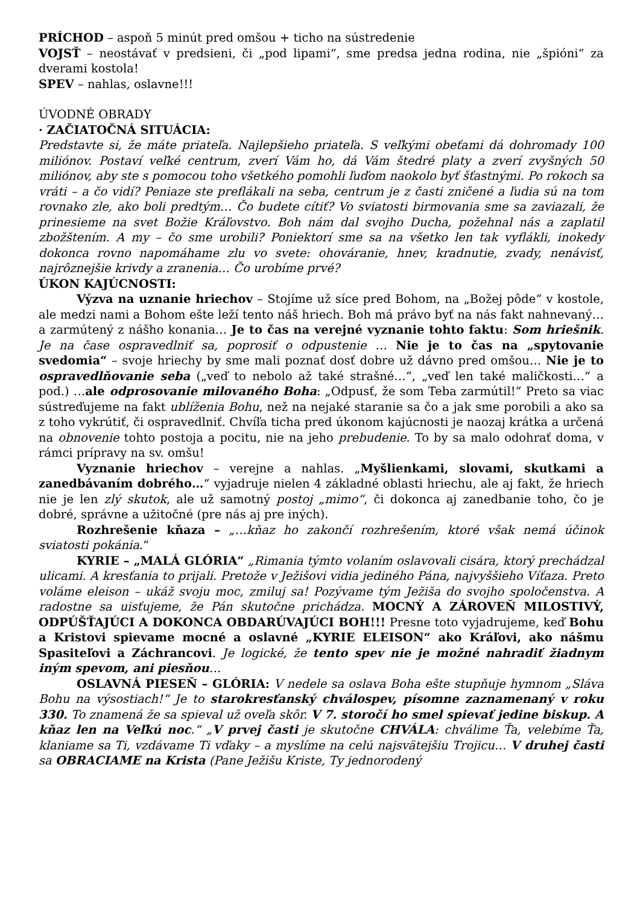PRÍCHOD – aspoň 5 minút pred omšou + ticho na sústredenie
VOJSŤ – neostávať v predsieni, či „pod lipami“, sme predsa jedna rodina, nie „špióni“ za dverami kostola!
SPEV – nahlas, oslavne!!!
ÚVODNÉ OBRADY
· ZAČIATOČNÁ SITUÁCIA:
Predstavte si, že máte priateľa. Najlepšieho priateľa. S veľkými obeťami dá dohromady 100 miliónov. Postaví veľké centrum, zverí Vám ho, dá Vám štedré platy a zverí zvyšných 50 miliónov, aby ste s pomocou toho všetkého pomohli ľuďom naokolo byť šťastnými. Po rokoch sa vráti – a čo vidí? Peniaze ste preflákali na seba, centrum je z časti zničené a ľudia sú na tom rovnako zle, ako boli predtým… Čo budete cítiť? Vo sviatosti birmovania sme sa zaviazali, že prinesieme na svet Božie Kráľovstvo. Boh nám dal svojho Ducha, požehnal nás a zaplatil zbožštením. A my – čo sme urobili? Poniektorí sme sa na všetko len tak vyflákli, inokedy dokonca rovno napomáhame zlu vo svete: ohováranie, hnev, kradnutie, zvady, nenávisť, najrôznejšie krivdy a zranenia… Čo urobíme prvé?
ÚKON KAJÚCNOSTI:
Výzva na uznanie hriechov – Stojíme už síce pred Bohom, na „Božej pôde“ v kostole, ale medzi nami a Bohom ešte leží tento náš hriech. Boh má právo byť na nás fakt nahnevaný… a zarmútený z nášho konania… Je to čas na verejné vyznanie tohto faktu: Som hriešnik. Je na čase ospravedlniť sa, poprosiť o odpustenie … Nie je to čas na „spytovanie svedomia“ – svoje hriechy by sme mali poznať dosť dobre už dávno pred omšou… Nie je to ospravedlňovanie seba („veď to nebolo až také strašné…“, „veď len také maličkosti…“ a pod.) …ale odprosovanie milovaného Boha: „Odpusť, že som Teba zarmútil!“ Preto sa viac sústreďujeme na fakt ublíženia Bohu, než na nejaké staranie sa čo a jak sme porobili a ako sa z toho vykrútiť, či ospravedlniť. Chvíľa ticha pred úkonom kajúcnosti je naozaj krátka a určená na obnovenie tohto postoja a pocitu, nie na jeho prebudenie. To by sa malo odohrať doma, v rámci prípravy na sv. omšu!
Vyznanie hriechov – verejne a nahlas. „Myšlienkami, slovami, skutkami a zanedbávaním dobrého…“ vyjadruje nielen 4 základné oblasti hriechu, ale aj fakt, že hriech nie je len zlý skutok, ale už samotný postoj „mimo“, či dokonca aj zanedbanie toho, čo je dobré, správne a užitočné (pre nás aj pre iných).
Rozhrešenie kňaza – „…kňaz ho zakončí rozhrešením, ktoré však nemá účinok sviatosti pokánia.“
KYRIE – „MALÁ GLÓRIA“ „Rimania týmto volaním oslavovali cisára, ktorý prechádzal ulicami. A kresťania to prijali. Pretože v Ježišovi vidia jediného Pána, najvyššieho Víťaza. Preto voláme eleison – ukáž svoju moc, zmiluj sa! Pozývame tým Ježiša do svojho spoločenstva. A radostne sa uisťujeme, že Pán skutočne prichádza. MOCNÝ A ZÁROVEŇ MILOSTIVÝ, ODPÚŠŤAJÚCI A DOKONCA OBDARÚVAJÚCI BOH!!! Presne toto vyjadrujeme, keď Bohu a Kristovi spievame mocné a oslavné „KYRIE ELEISON“ ako Kráľovi, ako nášmu Spasiteľovi a Záchrancovi. Je logické, že tento spev nie je možné nahradiť žiadnym iným spevom, ani piesňou…
OSLAVNÁ PIESEŇ – GLÓRIA: V nedele sa oslava Boha ešte stupňuje hymnom „Sláva Bohu na výsostiach!“ Je to starokresťanský chválospev, písomne zaznamenaný v roku 330. To znamená že sa spieval už oveľa skôr. V 7. storočí ho smel spievať jedine biskup. A kňaz len na Veľkú noc.“ „V prvej časti je skutočne CHVÁLA: chválime Ťa, velebíme Ťa, klaniame sa Ti, vzdávame Ti vďaky – a myslíme na celú najsvätejšiu Trojicu… V druhej časti sa OBRACIAME na Krista (Pane Ježišu Kriste, Ty jednorodený